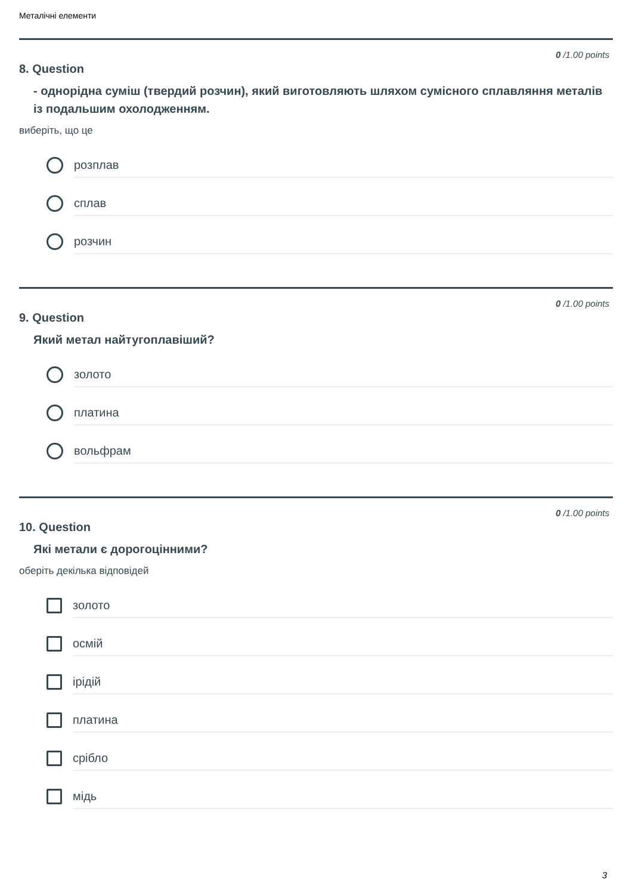Металічні елементи
0 /1.00 points
8. Question
- однорідна суміш (твердий розчин), який виготовляють шляхом сумісного сплавляння металів із подальшим охолодженням.
виберіть, що це
розплав
сплав
розчин
0 /1.00 points
9. Question
Який метал найтугоплавіший?
золото
платина
вольфрам
0 /1.00 points
10. Question
Які метали є дорогоцінними?
оберіть декілька відповідей
золото
осмій
ірідій
платина
срібло
мідь
3